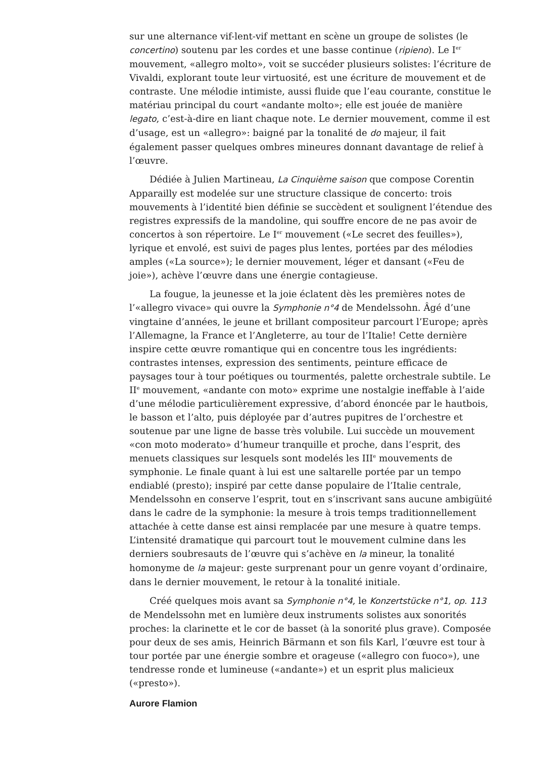sur une alternance vif-lent-vif mettant en scène un groupe de solistes (le concertino) soutenu par les cordes et une basse continue (ripieno). Le I<sup>er</sup> mouvement, «allegro molto», voit se succéder plusieurs solistes: l’écriture de Vivaldi, explorant toute leur virtuosité, est une écriture de mouvement et de contraste. Une mélodie intimiste, aussi fluide que l’eau courante, constitue le matériau principal du court «andante molto»; elle est jouée de manière legato, c’est-à-dire en liant chaque note. Le dernier mouvement, comme il est d’usage, est un «allegro»: baigné par la tonalité de do majeur, il fait également passer quelques ombres mineures donnant davantage de relief à l’œuvre.
Dédiée à Julien Martineau, La Cinquième saison que compose Corentin Apparailly est modelée sur une structure classique de concerto: trois mouvements à l’identité bien définie se succèdent et soulignent l’étendue des registres expressifs de la mandoline, qui souffre encore de ne pas avoir de concertos à son répertoire. Le I<sup>er</sup> mouvement («Le secret des feuilles»), lyrique et envolé, est suivi de pages plus lentes, portées par des mélodies amples («La source»); le dernier mouvement, léger et dansant («Feu de joie»), achève l’œuvre dans une énergie contagieuse.
La fougue, la jeunesse et la joie éclatent dès les premières notes de l’«allegro vivace» qui ouvre la Symphonie n°4 de Mendelssohn. Âgé d’une vingtaine d’années, le jeune et brillant compositeur parcourt l’Europe; après l’Allemagne, la France et l’Angleterre, au tour de l’Italie! Cette dernière inspire cette œuvre romantique qui en concentre tous les ingrédients: contrastes intenses, expression des sentiments, peinture efficace de paysages tour à tour poétiques ou tourmentés, palette orchestrale subtile. Le II<sup>e</sup> mouvement, «andante con moto» exprime une nostalgie ineffable à l’aide d’une mélodie particulièrement expressive, d’abord énoncée par le hautbois, le basson et l’alto, puis déployée par d’autres pupitres de l’orchestre et soutenue par une ligne de basse très volubile. Lui succède un mouvement «con moto moderato» d’humeur tranquille et proche, dans l’esprit, des menuets classiques sur lesquels sont modelés les III<sup>e</sup> mouvements de symphonie. Le finale quant à lui est une saltarelle portée par un tempo endiablé (presto); inspiré par cette danse populaire de l’Italie centrale, Mendelssohn en conserve l’esprit, tout en s’inscrivant sans aucune ambigüité dans le cadre de la symphonie: la mesure à trois temps traditionnellement attachée à cette danse est ainsi remplacée par une mesure à quatre temps. L’intensité dramatique qui parcourt tout le mouvement culmine dans les derniers soubresauts de l’œuvre qui s’achève en la mineur, la tonalité homonyme de la majeur: geste surprenant pour un genre voyant d’ordinaire, dans le dernier mouvement, le retour à la tonalité initiale.
Créé quelques mois avant sa Symphonie n°4, le Konzertstücke n°1, op. 113 de Mendelssohn met en lumière deux instruments solistes aux sonorités proches: la clarinette et le cor de basset (à la sonorité plus grave). Composée pour deux de ses amis, Heinrich Bärmann et son fils Karl, l’œuvre est tour à tour portée par une énergie sombre et orageuse («allegro con fuoco»), une tendresse ronde et lumineuse («andante») et un esprit plus malicieux («presto»).
Aurore Flamion